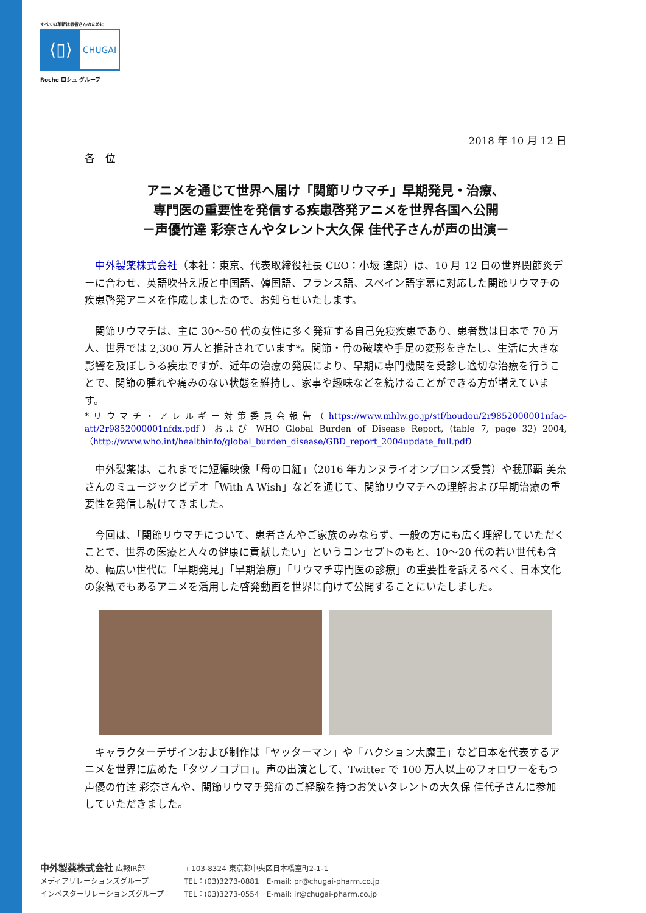すべての革新は患者さんのために
⟨▯⟩
CHUGAI
Roche ロシュ グループ
2018 年 10 月 12 日
各　位
アニメを通じて世界へ届け「関節リウマチ」早期発見・治療、
専門医の重要性を発信する疾患啓発アニメを世界各国へ公開
－声優竹達 彩奈さんやタレント大久保 佳代子さんが声の出演－
中外製薬株式会社（本社：東京、代表取締役社長 CEO：小坂 達朗）は、10 月 12 日の世界関節炎デーに合わせ、英語吹替え版と中国語、韓国語、フランス語、スペイン語字幕に対応した関節リウマチの疾患啓発アニメを作成しましたので、お知らせいたします。
関節リウマチは、主に 30～50 代の女性に多く発症する自己免疫疾患であり、患者数は日本で 70 万人、世界では 2,300 万人と推計されています*。関節・骨の破壊や手足の変形をきたし、生活に大きな影響を及ぼしうる疾患ですが、近年の治療の発展により、早期に専門機関を受診し適切な治療を行うことで、関節の腫れや痛みのない状態を維持し、家事や趣味などを続けることができる方が増えています。
*リウマチ・アレルギー対策委員会報告（https://www.mhlw.go.jp/stf/houdou/2r9852000001nfao-att/2r9852000001nfdx.pdf）および WHO Global Burden of Disease Report, (table 7, page 32) 2004,（http://www.who.int/healthinfo/global_burden_disease/GBD_report_2004update_full.pdf）
中外製薬は、これまでに短編映像「母の口紅」（2016 年カンヌライオンブロンズ受賞）や我那覇 美奈さんのミュージックビデオ「With A Wish」などを通じて、関節リウマチへの理解および早期治療の重要性を発信し続けてきました。
今回は、「関節リウマチについて、患者さんやご家族のみならず、一般の方にも広く理解していただくことで、世界の医療と人々の健康に貢献したい」というコンセプトのもと、10～20 代の若い世代も含め、幅広い世代に「早期発見」「早期治療」「リウマチ専門医の診療」の重要性を訴えるべく、日本文化の象徴でもあるアニメを活用した啓発動画を世界に向けて公開することにいたしました。
キャラクターデザインおよび制作は「ヤッターマン」や「ハクション大魔王」など日本を代表するアニメを世界に広めた「タツノコプロ」。声の出演として、Twitter で 100 万人以上のフォロワーをもつ声優の竹達 彩奈さんや、関節リウマチ発症のご経験を持つお笑いタレントの大久保 佳代子さんに参加していただきました。
中外製薬株式会社 広報IR部 〒103-8324 東京都中央区日本橋室町2-1-1
メディアリレーションズグループ TEL：(03)3273-0881　E-mail: pr@chugai-pharm.co.jp
インベスターリレーションズグループ TEL：(03)3273-0554　E-mail: ir@chugai-pharm.co.jp